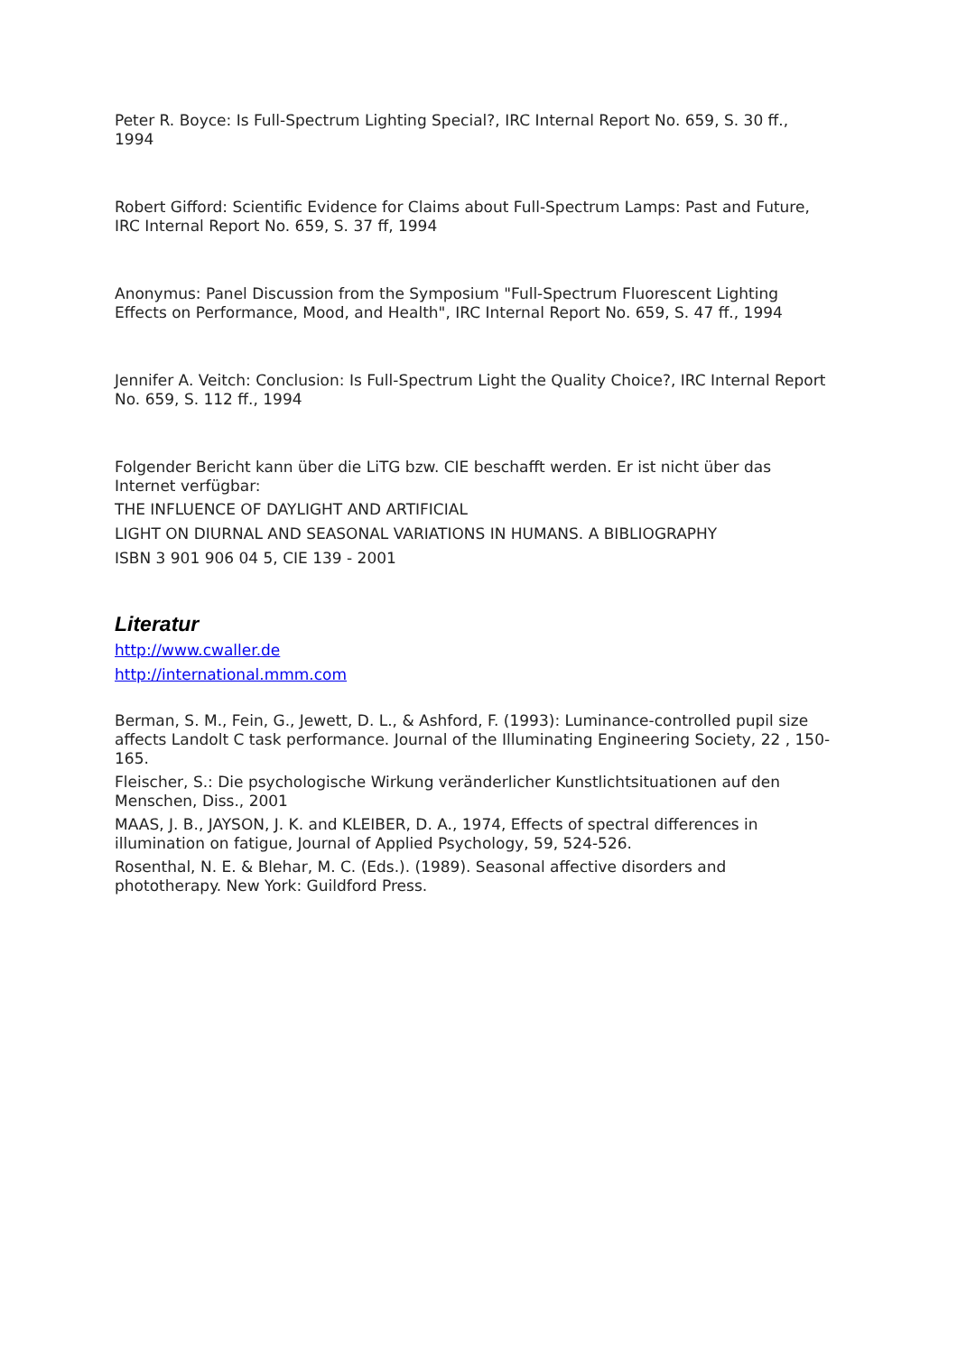Peter R. Boyce: Is Full-Spectrum Lighting Special?, IRC Internal Report No. 659, S. 30 ff., 1994
Robert Gifford: Scientific Evidence for Claims about Full-Spectrum Lamps: Past and Future, IRC Internal Report No. 659, S. 37 ff, 1994
Anonymus: Panel Discussion from the Symposium "Full-Spectrum Fluorescent Lighting Effects on Performance, Mood, and Health", IRC Internal Report No. 659, S. 47 ff., 1994
Jennifer A. Veitch: Conclusion: Is Full-Spectrum Light the Quality Choice?, IRC Internal Report No. 659, S. 112 ff., 1994
Folgender Bericht kann über die LiTG bzw. CIE beschafft werden. Er ist nicht über das Internet verfügbar:
THE INFLUENCE OF DAYLIGHT AND ARTIFICIAL
LIGHT ON DIURNAL AND SEASONAL VARIATIONS IN HUMANS. A BIBLIOGRAPHY
ISBN 3 901 906 04 5, CIE 139 - 2001
Literatur
http://www.cwaller.de
http://international.mmm.com
Berman, S. M., Fein, G., Jewett, D. L., & Ashford, F. (1993): Luminance-controlled pupil size affects Landolt C task performance. Journal of the Illuminating Engineering Society, 22 , 150-165.
Fleischer, S.: Die psychologische Wirkung veränderlicher Kunstlichtsituationen auf den Menschen, Diss., 2001
MAAS, J. B., JAYSON, J. K. and KLEIBER, D. A., 1974, Effects of spectral differences in illumination on fatigue, Journal of Applied Psychology, 59, 524-526.
Rosenthal, N. E. & Blehar, M. C. (Eds.). (1989). Seasonal affective disorders and phototherapy. New York: Guildford Press.